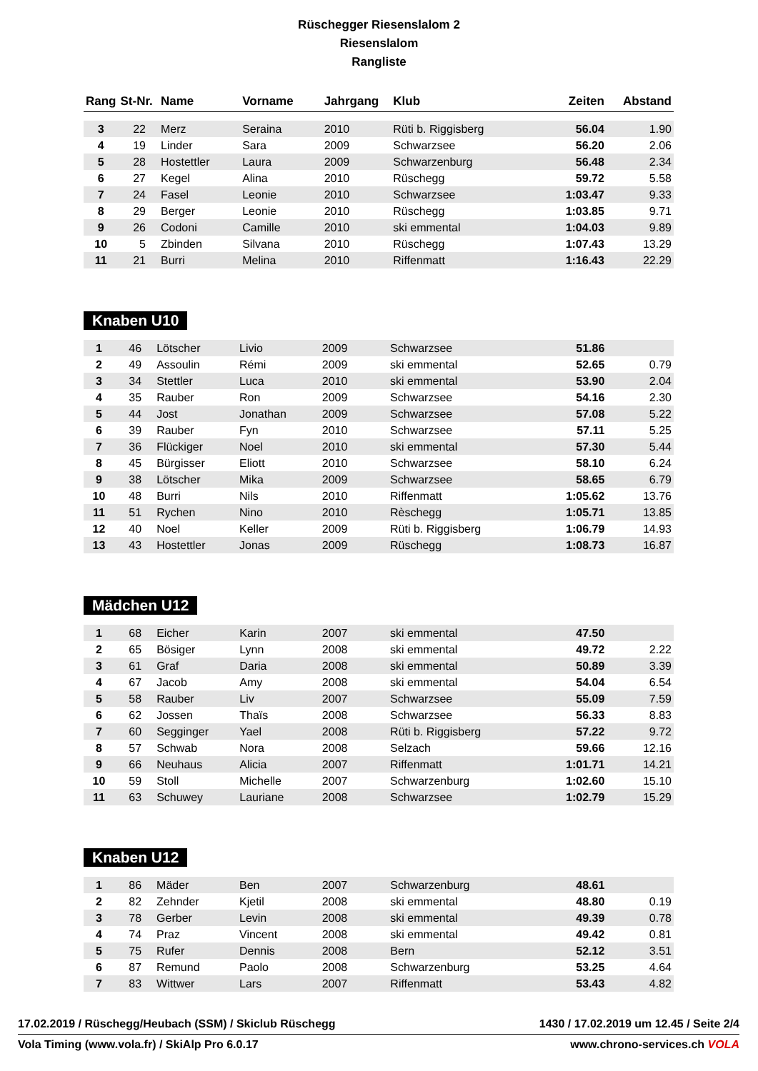Rüschegger Riesenslalom 2
Riesenslalom
Rangliste
| Rang | St-Nr. | Name | Vorname | Jahrgang | Klub | Zeiten | Abstand |
| --- | --- | --- | --- | --- | --- | --- | --- |
| 3 | 22 | Merz | Seraina | 2010 | Rüti b. Riggisberg | 56.04 | 1.90 |
| 4 | 19 | Linder | Sara | 2009 | Schwarzsee | 56.20 | 2.06 |
| 5 | 28 | Hostettler | Laura | 2009 | Schwarzenburg | 56.48 | 2.34 |
| 6 | 27 | Kegel | Alina | 2010 | Rüschegg | 59.72 | 5.58 |
| 7 | 24 | Fasel | Leonie | 2010 | Schwarzsee | 1:03.47 | 9.33 |
| 8 | 29 | Berger | Leonie | 2010 | Rüschegg | 1:03.85 | 9.71 |
| 9 | 26 | Codoni | Camille | 2010 | ski emmental | 1:04.03 | 9.89 |
| 10 | 5 | Zbinden | Silvana | 2010 | Rüschegg | 1:07.43 | 13.29 |
| 11 | 21 | Burri | Melina | 2010 | Riffenmatt | 1:16.43 | 22.29 |
Knaben U10
| 1 | 46 | Lötscher | Livio | 2009 | Schwarzsee | 51.86 | |
| 2 | 49 | Assoulin | Rémi | 2009 | ski emmental | 52.65 | 0.79 |
| 3 | 34 | Stettler | Luca | 2010 | ski emmental | 53.90 | 2.04 |
| 4 | 35 | Rauber | Ron | 2009 | Schwarzsee | 54.16 | 2.30 |
| 5 | 44 | Jost | Jonathan | 2009 | Schwarzsee | 57.08 | 5.22 |
| 6 | 39 | Rauber | Fyn | 2010 | Schwarzsee | 57.11 | 5.25 |
| 7 | 36 | Flückiger | Noel | 2010 | ski emmental | 57.30 | 5.44 |
| 8 | 45 | Bürgisser | Eliott | 2010 | Schwarzsee | 58.10 | 6.24 |
| 9 | 38 | Lötscher | Mika | 2009 | Schwarzsee | 58.65 | 6.79 |
| 10 | 48 | Burri | Nils | 2010 | Riffenmatt | 1:05.62 | 13.76 |
| 11 | 51 | Rychen | Nino | 2010 | Rèschegg | 1:05.71 | 13.85 |
| 12 | 40 | Noel | Keller | 2009 | Rüti b. Riggisberg | 1:06.79 | 14.93 |
| 13 | 43 | Hostettler | Jonas | 2009 | Rüschegg | 1:08.73 | 16.87 |
Mädchen U12
| 1 | 68 | Eicher | Karin | 2007 | ski emmental | 47.50 | |
| 2 | 65 | Bösiger | Lynn | 2008 | ski emmental | 49.72 | 2.22 |
| 3 | 61 | Graf | Daria | 2008 | ski emmental | 50.89 | 3.39 |
| 4 | 67 | Jacob | Amy | 2008 | ski emmental | 54.04 | 6.54 |
| 5 | 58 | Rauber | Liv | 2007 | Schwarzsee | 55.09 | 7.59 |
| 6 | 62 | Jossen | Thaïs | 2008 | Schwarzsee | 56.33 | 8.83 |
| 7 | 60 | Segginger | Yael | 2008 | Rüti b. Riggisberg | 57.22 | 9.72 |
| 8 | 57 | Schwab | Nora | 2008 | Selzach | 59.66 | 12.16 |
| 9 | 66 | Neuhaus | Alicia | 2007 | Riffenmatt | 1:01.71 | 14.21 |
| 10 | 59 | Stoll | Michelle | 2007 | Schwarzenburg | 1:02.60 | 15.10 |
| 11 | 63 | Schuwey | Lauriane | 2008 | Schwarzsee | 1:02.79 | 15.29 |
Knaben U12
| 1 | 86 | Mäder | Ben | 2007 | Schwarzenburg | 48.61 | |
| 2 | 82 | Zehnder | Kjetil | 2008 | ski emmental | 48.80 | 0.19 |
| 3 | 78 | Gerber | Levin | 2008 | ski emmental | 49.39 | 0.78 |
| 4 | 74 | Praz | Vincent | 2008 | ski emmental | 49.42 | 0.81 |
| 5 | 75 | Rufer | Dennis | 2008 | Bern | 52.12 | 3.51 |
| 6 | 87 | Remund | Paolo | 2008 | Schwarzenburg | 53.25 | 4.64 |
| 7 | 83 | Wittwer | Lars | 2007 | Riffenmatt | 53.43 | 4.82 |
17.02.2019 / Rüschegg/Heubach (SSM) / Skiclub Rüschegg 1430 / 17.02.2019 um 12.45 / Seite 2/4
Vola Timing (www.vola.fr) / SkiAlp Pro 6.0.17 www.chrono-services.ch VOLA